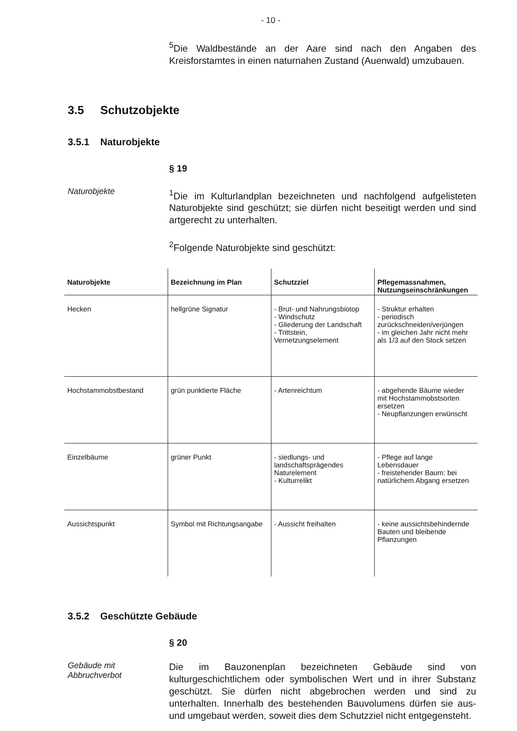- 10 -
<sup>5</sup> Die Waldbestände an der Aare sind nach den Angaben des Kreisforstamtes in einen naturnahen Zustand (Auenwald) umzubauen.
3.5 Schutzobjekte
3.5.1 Naturobjekte
§ 19
Naturobjekte
<sup>1</sup> Die im Kulturlandplan bezeichneten und nachfolgend aufgelisteten Naturobjekte sind geschützt; sie dürfen nicht beseitigt werden und sind artgerecht zu unterhalten.
<sup>2</sup> Folgende Naturobjekte sind geschützt:
| Naturobjekte | Bezeichnung im Plan | Schutzziel | Pflegemassnahmen, Nutzungseinschränkungen |
| --- | --- | --- | --- |
| Hecken | hellgrüne Signatur | - Brut- und Nahrungsbiotop - Windschutz - Gliederung der Landschaft - Trittstein, Vernetzungselement | - Struktur erhalten - periodisch zurückschneiden/verjüngen - im gleichen Jahr nicht mehr als 1/3 auf den Stock setzen |
| Hochstammobstbestand | grün punktierte Fläche | - Artenreichtum | - abgehende Bäume wieder mit Hochstammobstsorten ersetzen - Neupflanzungen erwünscht |
| Einzelbäume | grüner Punkt | - siedlungs- und landschaftsprägendes Naturelement - Kulturrelikt | - Pflege auf lange Lebensdauer - freistehender Baum: bei natürlichem Abgang ersetzen |
| Aussichtspunkt | Symbol mit Richtungsangabe | - Aussicht freihalten | - keine aussichtsbehindernde Bauten und bleibende Pflanzungen |
3.5.2 Geschützte Gebäude
§ 20
Gebäude mit Abbruchverbot
Die im Bauzonenplan bezeichneten Gebäude sind von kulturgeschichtlichem oder symbolischen Wert und in ihrer Substanz geschützt. Sie dürfen nicht abgebrochen werden und sind zu unterhalten. Innerhalb des bestehenden Bauvolumens dürfen sie aus- und umgebaut werden, soweit dies dem Schutzziel nicht entgegensteht.